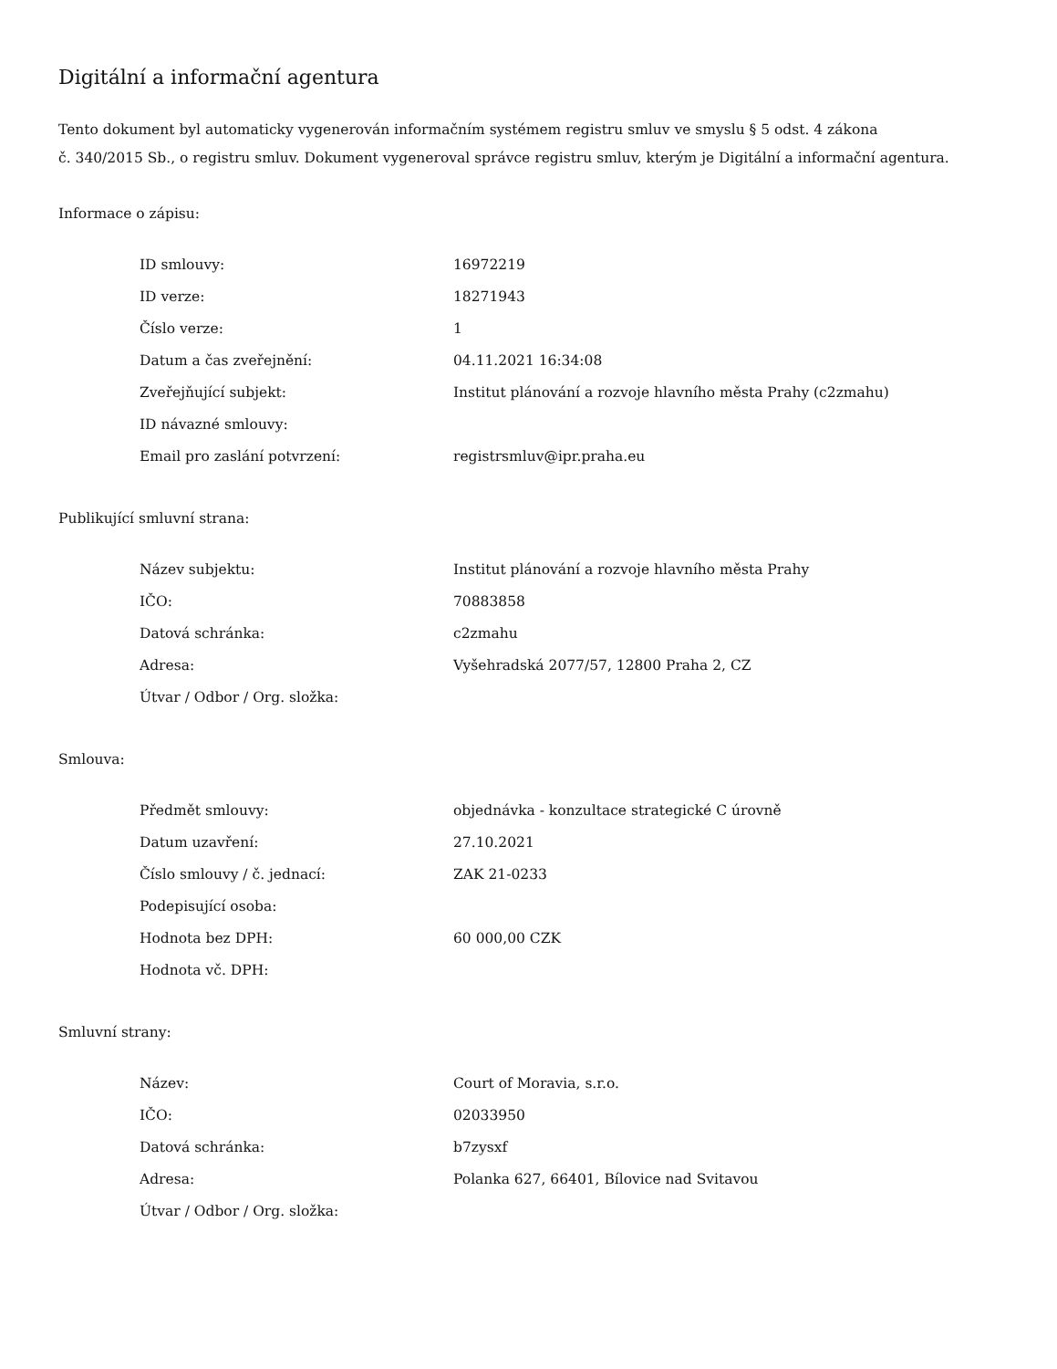Digitální a informační agentura
Tento dokument byl automaticky vygenerován informačním systémem registru smluv ve smyslu § 5 odst. 4 zákona
č. 340/2015 Sb., o registru smluv. Dokument vygeneroval správce registru smluv, kterým je Digitální a informační agentura.
Informace o zápisu:
| ID smlouvy: | 16972219 |
| ID verze: | 18271943 |
| Číslo verze: | 1 |
| Datum a čas zveřejnění: | 04.11.2021 16:34:08 |
| Zveřejňující subjekt: | Institut plánování a rozvoje hlavního města Prahy (c2zmahu) |
| ID návazné smlouvy: | |
| Email pro zaslání potvrzení: | registrsmluv@ipr.praha.eu |
Publikující smluvní strana:
| Název subjektu: | Institut plánování a rozvoje hlavního města Prahy |
| IČO: | 70883858 |
| Datová schránka: | c2zmahu |
| Adresa: | Vyšehradská 2077/57, 12800 Praha 2, CZ |
| Útvar / Odbor / Org. složka: | |
Smlouva:
| Předmět smlouvy: | objednávka - konzultace strategické C úrovně |
| Datum uzavření: | 27.10.2021 |
| Číslo smlouvy / č. jednací: | ZAK 21-0233 |
| Podepisující osoba: | |
| Hodnota bez DPH: | 60 000,00 CZK |
| Hodnota vč. DPH: | |
Smluvní strany:
| Název: | Court of Moravia, s.r.o. |
| IČO: | 02033950 |
| Datová schránka: | b7zysxf |
| Adresa: | Polanka 627, 66401, Bílovice nad Svitavou |
| Útvar / Odbor / Org. složka: | |